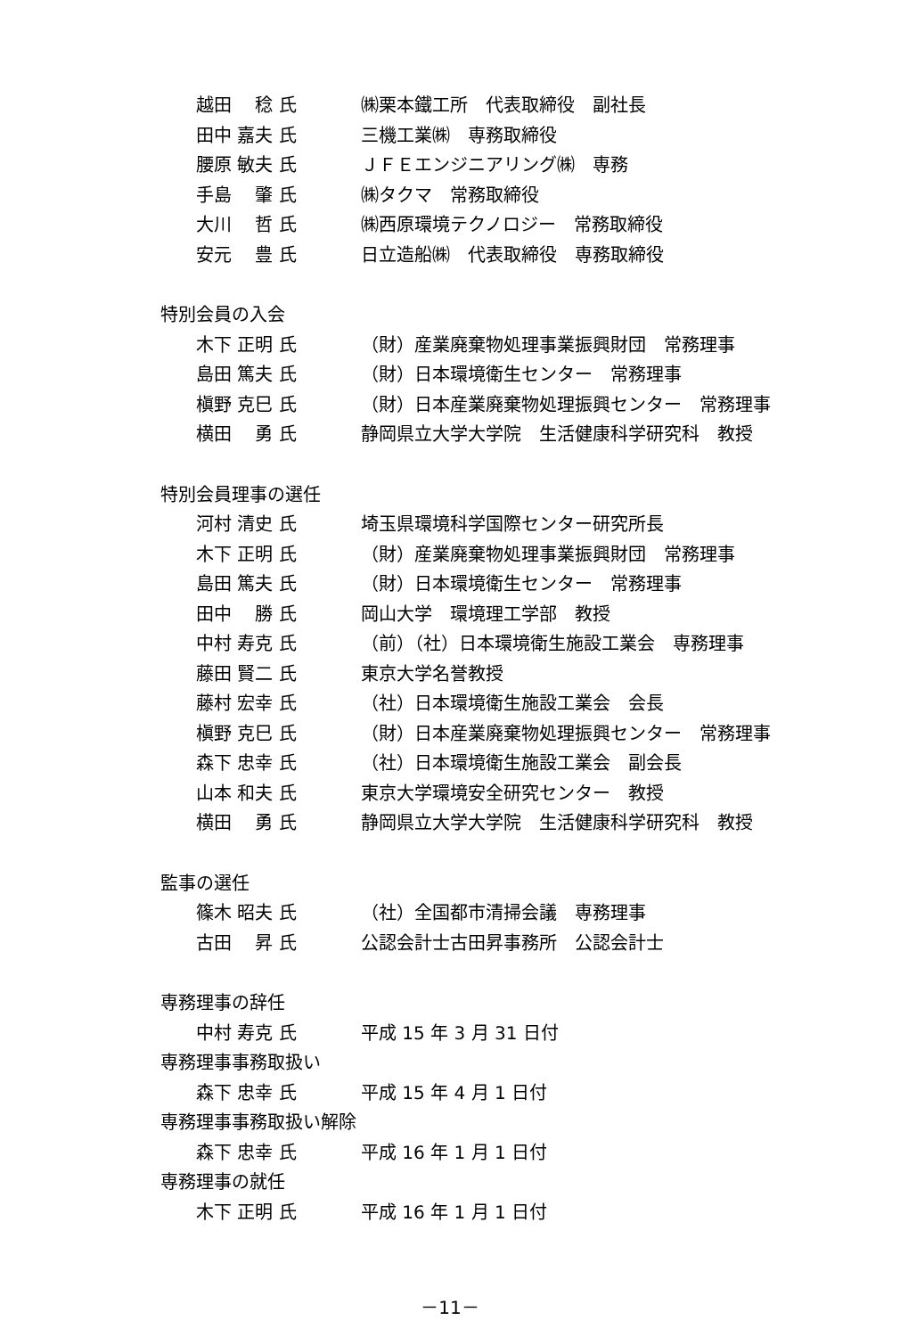越田　 稔 氏 ㈱栗本鐵工所　代表取締役　副社長
田中 嘉夫 氏 三機工業㈱　専務取締役
腰原 敏夫 氏 ＪＦＥエンジニアリング㈱　専務
手島　 肇 氏 ㈱タクマ　常務取締役
大川　 哲 氏 ㈱西原環境テクノロジー　常務取締役
安元　 豊 氏 日立造船㈱　代表取締役　専務取締役
特別会員の入会
木下 正明 氏 （財）産業廃棄物処理事業振興財団　常務理事
島田 篤夫 氏 （財）日本環境衛生センター　常務理事
槇野 克巳 氏 （財）日本産業廃棄物処理振興センター　常務理事
横田　 勇 氏 静岡県立大学大学院　生活健康科学研究科　教授
特別会員理事の選任
河村 清史 氏 埼玉県環境科学国際センター研究所長
木下 正明 氏 （財）産業廃棄物処理事業振興財団　常務理事
島田 篤夫 氏 （財）日本環境衛生センター　常務理事
田中　 勝 氏 岡山大学　環境理工学部　教授
中村 寿克 氏 （前）（社）日本環境衛生施設工業会　専務理事
藤田 賢二 氏 東京大学名誉教授
藤村 宏幸 氏 （社）日本環境衛生施設工業会　会長
槇野 克巳 氏 （財）日本産業廃棄物処理振興センター　常務理事
森下 忠幸 氏 （社）日本環境衛生施設工業会　副会長
山本 和夫 氏 東京大学環境安全研究センター　教授
横田　 勇 氏 静岡県立大学大学院　生活健康科学研究科　教授
監事の選任
篠木 昭夫 氏 （社）全国都市清掃会議　専務理事
古田　 昇 氏 公認会計士古田昇事務所　公認会計士
専務理事の辞任
中村 寿克 氏 平成 15 年 3 月 31 日付
専務理事事務取扱い
森下 忠幸 氏 平成 15 年 4 月 1 日付
専務理事事務取扱い解除
森下 忠幸 氏 平成 16 年 1 月 1 日付
専務理事の就任
木下 正明 氏 平成 16 年 1 月 1 日付
－11－